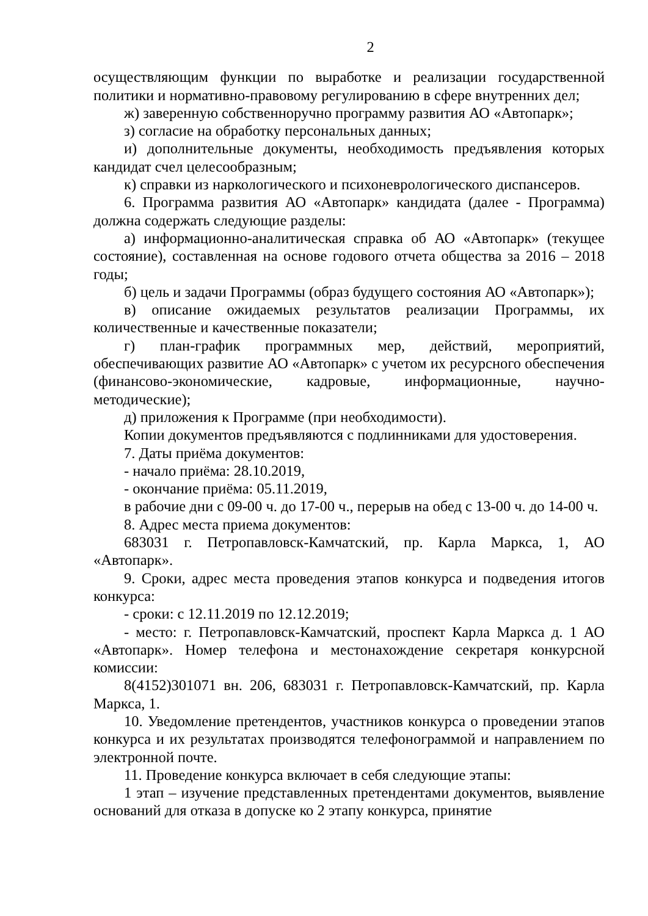2
осуществляющим функции по выработке и реализации государственной политики и нормативно-правовому регулированию в сфере внутренних дел;
ж) заверенную собственноручно программу развития АО «Автопарк»;
з) согласие на обработку персональных данных;
и) дополнительные документы, необходимость предъявления которых кандидат счел целесообразным;
к) справки из наркологического и психоневрологического диспансеров.
6. Программа развития АО «Автопарк» кандидата (далее - Программа) должна содержать следующие разделы:
а) информационно-аналитическая справка об АО «Автопарк» (текущее состояние), составленная на основе годового отчета общества за 2016 – 2018 годы;
б) цель и задачи Программы (образ будущего состояния АО «Автопарк»);
в) описание ожидаемых результатов реализации Программы, их количественные и качественные показатели;
г) план-график программных мер, действий, мероприятий, обеспечивающих развитие АО «Автопарк» с учетом их ресурсного обеспечения (финансово-экономические, кадровые, информационные, научно-методические);
д) приложения к Программе (при необходимости).
Копии документов предъявляются с подлинниками для удостоверения.
7. Даты приёма документов:
- начало приёма: 28.10.2019,
- окончание приёма: 05.11.2019,
в рабочие дни с 09-00 ч. до 17-00 ч., перерыв на обед с 13-00 ч. до 14-00 ч.
8. Адрес места приема документов:
683031 г. Петропавловск-Камчатский, пр. Карла Маркса, 1, АО «Автопарк».
9. Сроки, адрес места проведения этапов конкурса и подведения итогов конкурса:
- сроки: с 12.11.2019 по 12.12.2019;
- место: г. Петропавловск-Камчатский, проспект Карла Маркса д. 1 АО «Автопарк». Номер телефона и местонахождение секретаря конкурсной комиссии:
8(4152)301071 вн. 206, 683031 г. Петропавловск-Камчатский, пр. Карла Маркса, 1.
10. Уведомление претендентов, участников конкурса о проведении этапов конкурса и их результатах производятся телефонограммой и направлением по электронной почте.
11. Проведение конкурса включает в себя следующие этапы:
1 этап – изучение представленных претендентами документов, выявление оснований для отказа в допуске ко 2 этапу конкурса, принятие